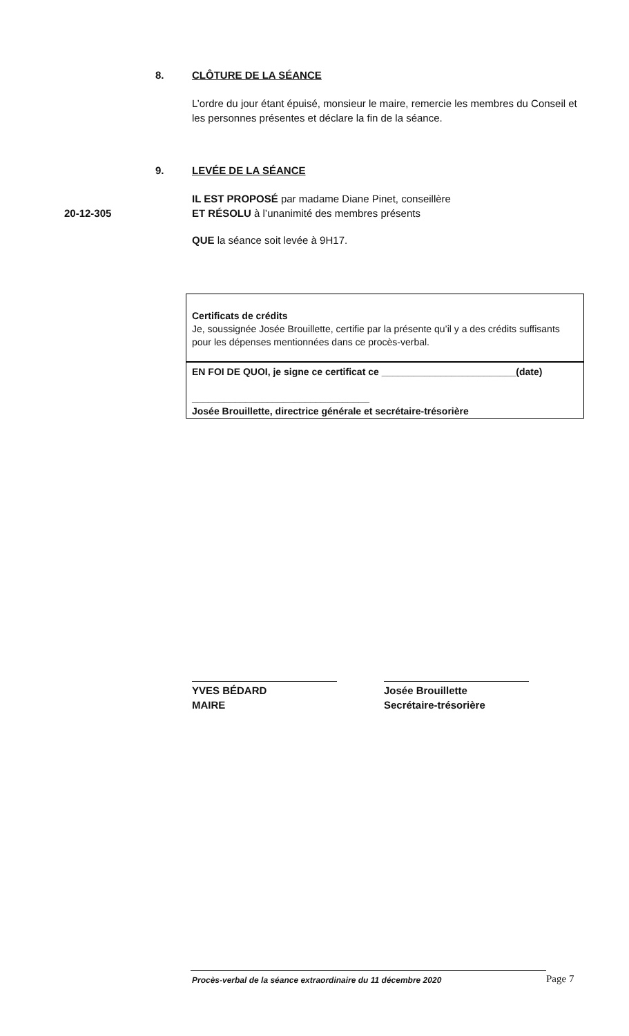8. CLÔTURE DE LA SÉANCE
L’ordre du jour étant épuisé, monsieur le maire, remercie les membres du Conseil et les personnes présentes et déclare la fin de la séance.
9. LEVÉE DE LA SÉANCE
IL EST PROPOSÉ par madame Diane Pinet, conseillère
20-12-305 ET RÉSOLU à l’unanimité des membres présents
QUE la séance soit levée à 9H17.
Certificats de crédits
Je, soussignée Josée Brouillette, certifie par la présente qu’il y a des crédits suffisants pour les dépenses mentionnées dans ce procès-verbal.
EN FOI DE QUOI, je signe ce certificat ce _________________________(date)
_________________________________
Josée Brouillette, directrice générale et secrétaire-trésorière
YVES BÉDARD
MAIRE
Josée Brouillette
Secrétaire-trésorière
Procès-verbal de la séance extraordinaire du 11 décembre 2020
Page 7